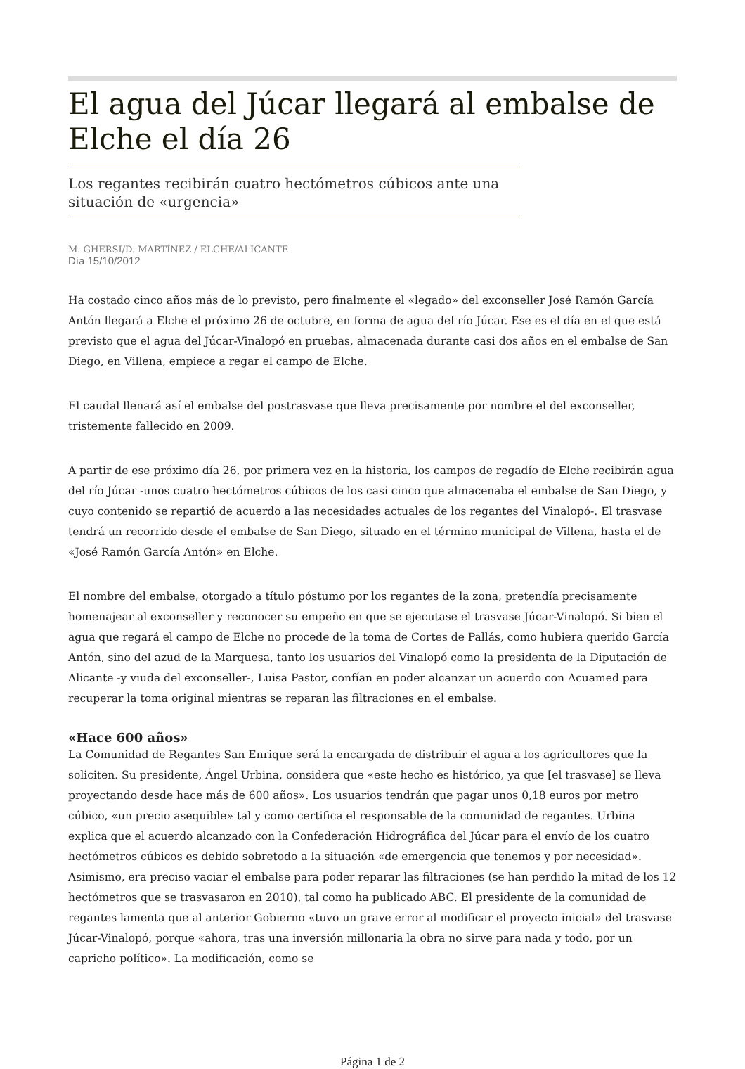El agua del Júcar llegará al embalse de Elche el día 26
Los regantes recibirán cuatro hectómetros cúbicos ante una situación de «urgencia»
M. GHERSI/D. MARTÍNEZ / ELCHE/ALICANTE
Día 15/10/2012
Ha costado cinco años más de lo previsto, pero finalmente el «legado» del exconseller José Ramón García Antón llegará a Elche el próximo 26 de octubre, en forma de agua del río Júcar. Ese es el día en el que está previsto que el agua del Júcar-Vinalopó en pruebas, almacenada durante casi dos años en el embalse de San Diego, en Villena, empiece a regar el campo de Elche.
El caudal llenará así el embalse del postrasvase que lleva precisamente por nombre el del exconseller, tristemente fallecido en 2009.
A partir de ese próximo día 26, por primera vez en la historia, los campos de regadío de Elche recibirán agua del río Júcar -unos cuatro hectómetros cúbicos de los casi cinco que almacenaba el embalse de San Diego, y cuyo contenido se repartió de acuerdo a las necesidades actuales de los regantes del Vinalopó-. El trasvase tendrá un recorrido desde el embalse de San Diego, situado en el término municipal de Villena, hasta el de «José Ramón García Antón» en Elche.
El nombre del embalse, otorgado a título póstumo por los regantes de la zona, pretendía precisamente homenajear al exconseller y reconocer su empeño en que se ejecutase el trasvase Júcar-Vinalopó. Si bien el agua que regará el campo de Elche no procede de la toma de Cortes de Pallás, como hubiera querido García Antón, sino del azud de la Marquesa, tanto los usuarios del Vinalopó como la presidenta de la Diputación de Alicante -y viuda del exconseller-, Luisa Pastor, confían en poder alcanzar un acuerdo con Acuamed para recuperar la toma original mientras se reparan las filtraciones en el embalse.
«Hace 600 años»
La Comunidad de Regantes San Enrique será la encargada de distribuir el agua a los agricultores que la soliciten. Su presidente, Ángel Urbina, considera que «este hecho es histórico, ya que [el trasvase] se lleva proyectando desde hace más de 600 años». Los usuarios tendrán que pagar unos 0,18 euros por metro cúbico, «un precio asequible» tal y como certifica el responsable de la comunidad de regantes. Urbina explica que el acuerdo alcanzado con la Confederación Hidrográfica del Júcar para el envío de los cuatro hectómetros cúbicos es debido sobretodo a la situación «de emergencia que tenemos y por necesidad». Asimismo, era preciso vaciar el embalse para poder reparar las filtraciones (se han perdido la mitad de los 12 hectómetros que se trasvasaron en 2010), tal como ha publicado ABC. El presidente de la comunidad de regantes lamenta que al anterior Gobierno «tuvo un grave error al modificar el proyecto inicial» del trasvase Júcar-Vinalopó, porque «ahora, tras una inversión millonaria la obra no sirve para nada y todo, por un capricho político». La modificación, como se
Página 1 de 2